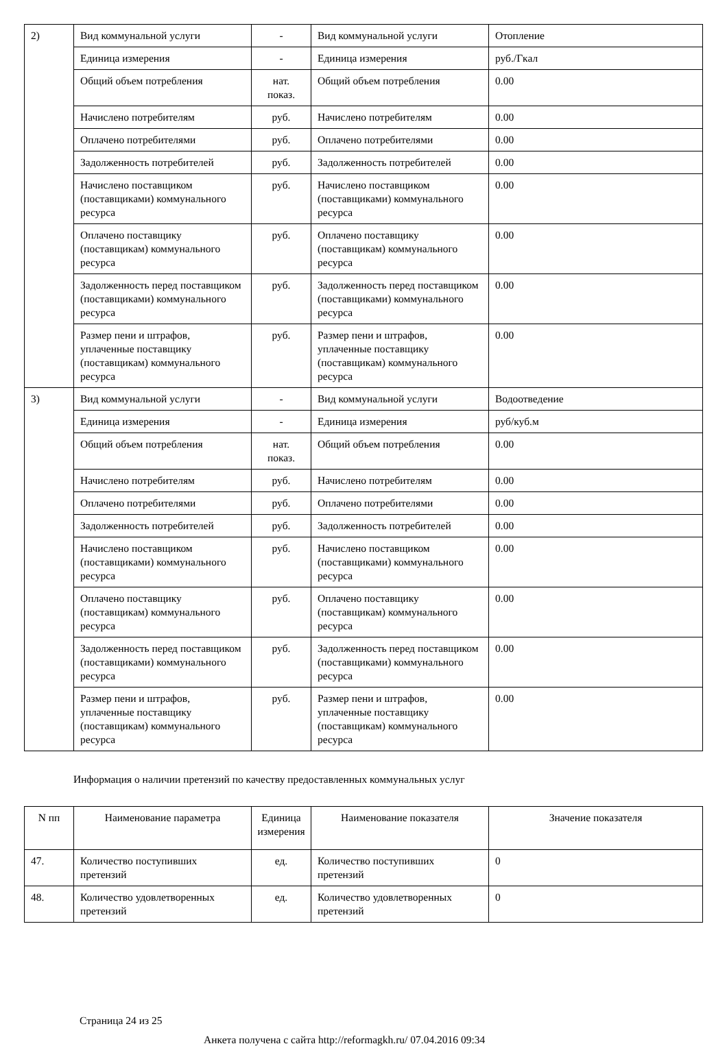| 2) | Вид коммунальной услуги | - | Вид коммунальной услуги | Отопление |
| | Единица измерения | - | Единица измерения | руб./Гкал |
| | Общий объем потребления | нат. показ. | Общий объем потребления | 0.00 |
| | Начислено потребителям | руб. | Начислено потребителям | 0.00 |
| | Оплачено потребителями | руб. | Оплачено потребителями | 0.00 |
| | Задолженность потребителей | руб. | Задолженность потребителей | 0.00 |
| | Начислено поставщиком (поставщиками) коммунального ресурса | руб. | Начислено поставщиком (поставщиками) коммунального ресурса | 0.00 |
| | Оплачено поставщику (поставщикам) коммунального ресурса | руб. | Оплачено поставщику (поставщикам) коммунального ресурса | 0.00 |
| | Задолженность перед поставщиком (поставщиками) коммунального ресурса | руб. | Задолженность перед поставщиком (поставщиками) коммунального ресурса | 0.00 |
| | Размер пени и штрафов, уплаченные поставщику (поставщикам) коммунального ресурса | руб. | Размер пени и штрафов, уплаченные поставщику (поставщикам) коммунального ресурса | 0.00 |
| 3) | Вид коммунальной услуги | - | Вид коммунальной услуги | Водоотведение |
| | Единица измерения | - | Единица измерения | руб/куб.м |
| | Общий объем потребления | нат. показ. | Общий объем потребления | 0.00 |
| | Начислено потребителям | руб. | Начислено потребителям | 0.00 |
| | Оплачено потребителями | руб. | Оплачено потребителями | 0.00 |
| | Задолженность потребителей | руб. | Задолженность потребителей | 0.00 |
| | Начислено поставщиком (поставщиками) коммунального ресурса | руб. | Начислено поставщиком (поставщиками) коммунального ресурса | 0.00 |
| | Оплачено поставщику (поставщикам) коммунального ресурса | руб. | Оплачено поставщику (поставщикам) коммунального ресурса | 0.00 |
| | Задолженность перед поставщиком (поставщиками) коммунального ресурса | руб. | Задолженность перед поставщиком (поставщиками) коммунального ресурса | 0.00 |
| | Размер пени и штрафов, уплаченные поставщику (поставщикам) коммунального ресурса | руб. | Размер пени и штрафов, уплаченные поставщику (поставщикам) коммунального ресурса | 0.00 |
Информация о наличии претензий по качеству предоставленных коммунальных услуг
| N пп | Наименование параметра | Единица измерения | Наименование показателя | Значение показателя |
| --- | --- | --- | --- | --- |
| 47. | Количество поступивших претензий | ед. | Количество поступивших претензий | 0 |
| 48. | Количество удовлетворенных претензий | ед. | Количество удовлетворенных претензий | 0 |
Страница 24 из 25
Анкета получена с сайта http://reformagkh.ru/ 07.04.2016 09:34